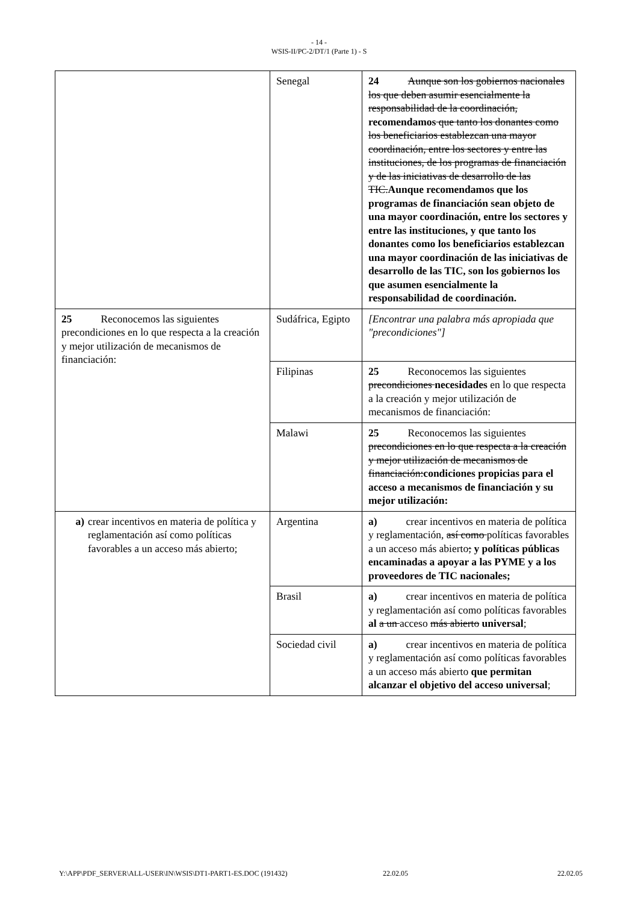- 14 -
WSIS-II/PC-2/DT/1 (Parte 1) - S
| | Senegal | 24 Aunque son los gobiernos nacionales los que deben asumir esencialmente la responsabilidad de la coordinación, recomendamos que tanto los donantes como los beneficiarios establezcan una mayor coordinación, entre los sectores y entre las instituciones, de los programas de financiación y de las iniciativas de desarrollo de las TIC. Aunque recomendamos que los programas de financiación sean objeto de una mayor coordinación, entre los sectores y entre las instituciones, y que tanto los donantes como los beneficiarios establezcan una mayor coordinación de las iniciativas de desarrollo de las TIC, son los gobiernos los que asumen esencialmente la responsabilidad de coordinación. |
| 25 Reconocemos las siguientes precondiciones en lo que respecta a la creación y mejor utilización de mecanismos de financiación: | Sudáfrica, Egipto | [Encontrar una palabra más apropiada que "precondiciones"] |
| | Filipinas | 25 Reconocemos las siguientes precondiciones necesidades en lo que respecta a la creación y mejor utilización de mecanismos de financiación: |
| | Malawi | 25 Reconocemos las siguientes precondiciones en lo que respecta a la creación y mejor utilización de mecanismos de financiación: condiciones propicias para el acceso a mecanismos de financiación y su mejor utilización: |
| a) crear incentivos en materia de política y reglamentación así como políticas favorables a un acceso más abierto; | Argentina | a) crear incentivos en materia de política y reglamentación, así como políticas favorables a un acceso más abierto ; y políticas públicas encaminadas a apoyar a las PYME y a los proveedores de TIC nacionales; |
| | Brasil | a) crear incentivos en materia de política y reglamentación así como políticas favorables al a un acceso más abierto universal ; |
| | Sociedad civil | a) crear incentivos en materia de política y reglamentación así como políticas favorables a un acceso más abierto que permitan alcanzar el objetivo del acceso universal ; |
Y:\APP\PDF_SERVER\ALL-USER\IN\WSIS\DT1-PART1-ES.DOC (191432) 22.02.05 22.02.05